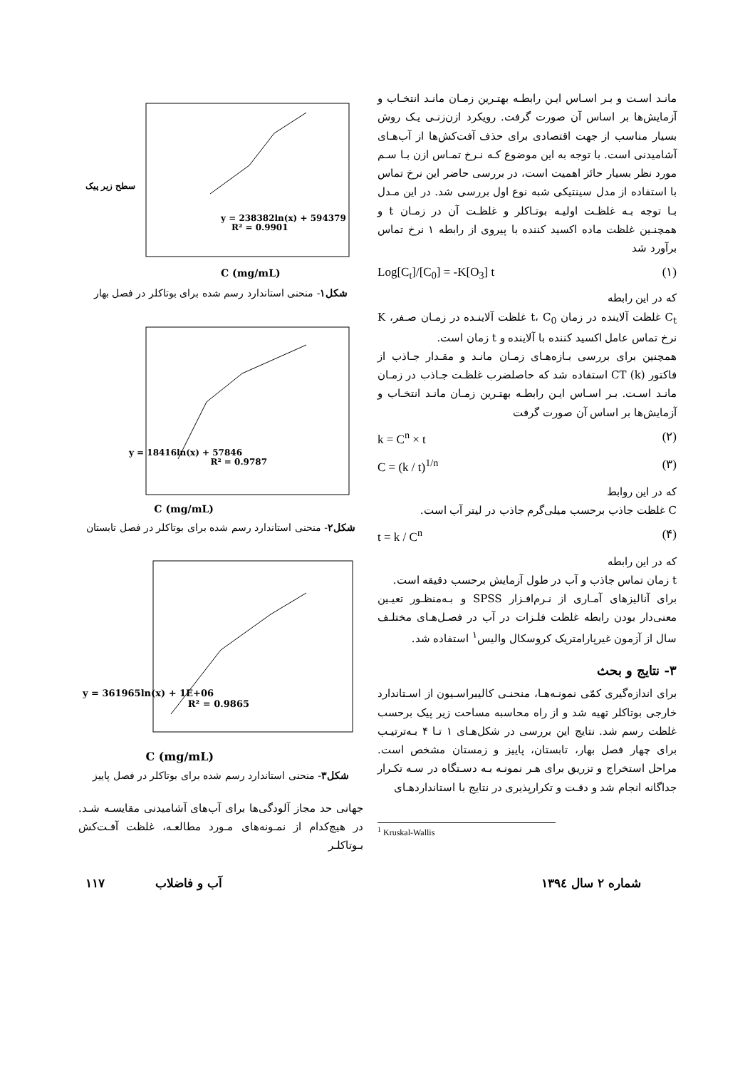مانـد اسـت و بـر اسـاس ایـن رابطـه بهتـرین زمـان مانـد انتخـاب و آزمایش‌ها بر اساس آن صورت گرفت. رویکرد ازن‌زنـی یـک روش بسیار مناسب از جهت اقتصادی برای حذف آفت‌کش‌ها از آب‌هـای آشامیدنی است. با توجه به این موضوع کـه نـرخ تمـاس ازن بـا سـم مورد نظر بسیار حائز اهمیت است، در بررسی حاضر این نرخ تماس با استفاده از مدل سینتیکی شبه نوع اول بررسی شد. در این مـدل بـا توجه بـه غلظـت اولیـه بوتـاکلر و غلظـت آن در زمـان t و همچنـین غلظت ماده اکسید کننده با پیروی از رابطه ۱ نرخ تماس برآورد شد
Log[C<sub>t</sub>]/[C<sub>0</sub>] = -K[O<sub>3</sub>] t (۱)
که در این رابطه
C<sub>t</sub> غلظت آلاینده در زمان t، C<sub>0</sub> غلظت آلاینـده در زمـان صـفر، K نرخ تماس عامل اکسید کننده با آلاینده و t زمان است.
همچنین برای بررسی بـازه‌هـای زمـان مانـد و مقـدار جـاذب از فاکتور CT (k) استفاده شد که حاصلضرب غلظـت جـاذب در زمـان مانـد اسـت. بـر اسـاس ایـن رابطـه بهتـرین زمـان مانـد انتخـاب و آزمایش‌ها بر اساس آن صورت گرفت
k = C<sup>n</sup> × t (۲)
C = (k / t)<sup>1/n</sup> (۳)
که در این روابط
C غلظت جاذب برحسب میلی‌گرم جاذب در لیتر آب است.
t = k / C<sup>n</sup> (۴)
که در این رابطه
t زمان تماس جاذب و آب در طول آزمایش برحسب دقیقه است.
برای آنالیزهای آمـاری از نـرم‌افـزار SPSS و بـه‌منظـور تعیـین معنی‌دار بودن رابطه غلظت فلـزات در آب در فصـل‌هـای مختلـف سال از آزمون غیرپارامتریک کروسکال والیس<sup>۱</sup> استفاده شد.
۳- نتایج و بحث
برای اندازه‌گیری کمّی نمونـه‌هـا، منحنـی کالیبراسـیون از اسـتاندارد خارجی بوتاکلر تهیه شد و از راه محاسبه مساحت زیر پیک برحسب غلظت رسم شد. نتایج این بررسی در شکل‌هـای ۱ تـا ۴ بـه‌ترتیـب برای چهار فصل بهار، تابستان، پاییز و زمستان مشخص است. مراحل استخراج و تزریق برای هـر نمونـه بـه دسـتگاه در سـه تکـرار جداگانه انجام شد و دقـت و تکرارپذیری در نتایج با استانداردهـای
<sup>1</sup> Kruskal-Wallis
y = 238382ln(x) + 594379
R² = 0.9901
C (mg/mL)
سطح زیر پیک
شکل۱- منحنی استاندارد رسم شده برای بوتاکلر در فصل بهار
y = 18416ln(x) + 57846
R² = 0.9787
C (mg/mL)
شکل۲- منحنی استاندارد رسم شده برای بوتاکلر در فصل تابستان
y = 361965ln(x) + 1E+06
R² = 0.9865
C (mg/mL)
شکل۳- منحنی استاندارد رسم شده برای بوتاکلر در فصل پاییز
جهانی حد مجاز آلودگی‌ها برای آب‌های آشامیدنی مقایسـه شـد. در هیچ‌کدام از نمـونه‌های مـورد مطالعـه، غلظت آفـت‌کش بـوتاکلـر
شماره ۲ سال ۱۳۹٤ آب و فاضلاب ۱۱۷